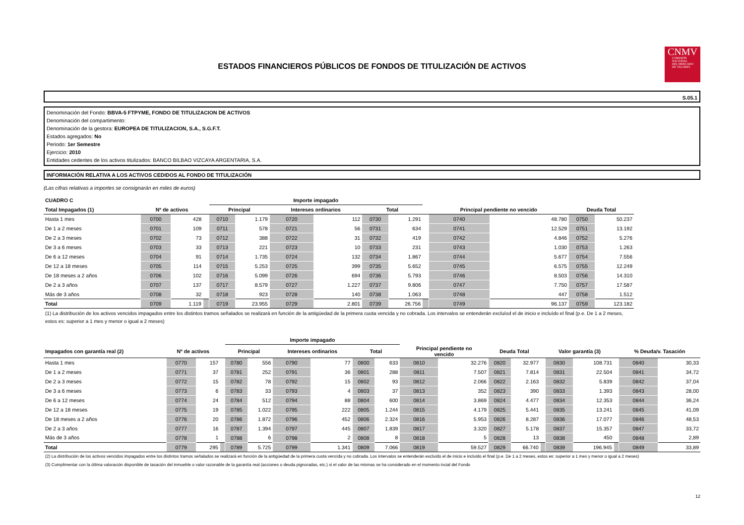CNMV
COMISIÓN
NACIONAL
DEL MERCADO
DE VALORES
ESTADOS FINANCIEROS PÚBLICOS DE FONDOS DE TITULIZACIÓN DE ACTIVOS
S.05.1
Denominación del Fondo: BBVA-5 FTPYME, FONDO DE TITULIZACION DE ACTIVOS
Denominación del compartimento:
Denominación de la gestora: EUROPEA DE TITULIZACION, S.A., S.G.F.T.
Estados agregados: No
Periodo: 1er Semestre
Ejercicio: 2010
Entidades cedentes de los activos titulizados: BANCO BILBAO VIZCAYA ARGENTARIA, S.A.
INFORMACIÓN RELATIVA A LOS ACTIVOS CEDIDOS AL FONDO DE TITULIZACIÓN
(Las cifras relativas a importes se consignarán en miles de euros)
| CUADRO C | | | | Importe impagado | | | | | | | | | | |
| --- | --- | --- | --- | --- | --- | --- | --- | --- | --- | --- | --- | --- | --- | --- |
| Total Impagados (1) | Nº de activos | | | Principal | | Intereses ordinarios | | Total | | | Principal pendiente no vencido | | Deuda Total | |
| Hasta 1 mes | 0700 | 428 | | 0710 | 1.179 | 0720 | 112 | 0730 | 1.291 | | 0740 | 48.780 | 0750 | 50.237 |
| De 1 a 2 meses | 0701 | 109 | | 0711 | 578 | 0721 | 56 | 0731 | 634 | | 0741 | 12.529 | 0751 | 13.192 |
| De 2 a 3 meses | 0702 | 73 | | 0712 | 388 | 0722 | 31 | 0732 | 419 | | 0742 | 4.846 | 0752 | 5.276 |
| De 3 a 6 meses | 0703 | 33 | | 0713 | 221 | 0723 | 10 | 0733 | 231 | | 0743 | 1.030 | 0753 | 1.263 |
| De 6 a 12 meses | 0704 | 91 | | 0714 | 1.735 | 0724 | 132 | 0734 | 1.867 | | 0744 | 5.677 | 0754 | 7.556 |
| De 12 a 18 meses | 0705 | 114 | | 0715 | 5.253 | 0725 | 399 | 0735 | 5.652 | | 0745 | 6.575 | 0755 | 12.249 |
| De 18 meses a 2 años | 0706 | 102 | | 0716 | 5.099 | 0726 | 694 | 0736 | 5.793 | | 0746 | 8.503 | 0756 | 14.310 |
| De 2 a 3 años | 0707 | 137 | | 0717 | 8.579 | 0727 | 1.227 | 0737 | 9.806 | | 0747 | 7.750 | 0757 | 17.587 |
| Más de 3 años | 0708 | 32 | | 0718 | 923 | 0728 | 140 | 0738 | 1.063 | | 0748 | 447 | 0758 | 1.512 |
| Total | 0709 | 1.119 | | 0719 | 23.955 | 0729 | 2.801 | 0739 | 26.756 | | 0749 | 96.137 | 0759 | 123.182 |
(1) La distribución de los activos vencidos impagados entre los distintos tramos señalados se realizará en función de la antigüedad de la primera cuota vencida y no cobrada. Los intervalos se entenderán excluíod el de inicio e incluído el final (p.e. De 1 a 2 meses, estos es: superior a 1 mes y menor o igual a 2 meses)
| | | | | Importe impagado | | | | | | | | | | | | | | | |
| --- | --- | --- | --- | --- | --- | --- | --- | --- | --- | --- | --- | --- | --- | --- | --- | --- | --- | --- | --- |
| Impagados con garantía real (2) | Nº de activos | | | Principal | | Intereses ordinarios | | Total | | Principal pendiente no vencido | | Deuda Total | | | Valor garantía (3) | | | % Deuda/v. Tasación | |
| Hasta 1 mes | 0770 | 157 | | 0780 | 556 | 0790 | 77 | 0800 | 633 | 0810 | 32.276 | 0820 | 32.977 | | 0830 | 108.731 | | 0840 | 30,33 |
| De 1 a 2 meses | 0771 | 37 | | 0781 | 252 | 0791 | 36 | 0801 | 288 | 0811 | 7.507 | 0821 | 7.814 | | 0831 | 22.504 | | 0841 | 34,72 |
| De 2 a 3 meses | 0772 | 15 | | 0782 | 78 | 0792 | 15 | 0802 | 93 | 0812 | 2.066 | 0822 | 2.163 | | 0832 | 5.839 | | 0842 | 37,04 |
| De 3 a 6 meses | 0773 | 6 | | 0783 | 33 | 0793 | 4 | 0803 | 37 | 0813 | 352 | 0823 | 390 | | 0833 | 1.393 | | 0843 | 28,00 |
| De 6 a 12 meses | 0774 | 24 | | 0784 | 512 | 0794 | 88 | 0804 | 600 | 0814 | 3.869 | 0824 | 4.477 | | 0834 | 12.353 | | 0844 | 36,24 |
| De 12 a 18 meses | 0775 | 19 | | 0785 | 1.022 | 0795 | 222 | 0805 | 1.244 | 0815 | 4.179 | 0825 | 5.441 | | 0835 | 13.241 | | 0845 | 41,09 |
| De 18 meses a 2 años | 0776 | 20 | | 0786 | 1.872 | 0796 | 452 | 0806 | 2.324 | 0816 | 5.953 | 0826 | 8.287 | | 0836 | 17.077 | | 0846 | 48,53 |
| De 2 a 3 años | 0777 | 16 | | 0787 | 1.394 | 0797 | 445 | 0807 | 1.839 | 0817 | 3.320 | 0827 | 5.178 | | 0837 | 15.357 | | 0847 | 33,72 |
| Más de 3 años | 0778 | 1 | | 0788 | 6 | 0798 | 2 | 0808 | 8 | 0818 | 5 | 0828 | 13 | | 0838 | 450 | | 0848 | 2,89 |
| Total | 0779 | 295 | | 0789 | 5.725 | 0799 | 1.341 | 0809 | 7.066 | 0819 | 59.527 | 0829 | 66.740 | | 0839 | 196.945 | | 0849 | 33,89 |
(2) La distribución de los activos vencidos impagados entre los distintos tramos señalados se realizará en función de la antigüedad de la primera cuota vencida y no cobrada. Los intervalos se entenderán excluído el de inicio e incluído el final (p.e. De 1 a 2 meses, estos es: superior a 1 mes y menor o igual a 2 meses)
(3) Cumplimentar con la última valoración disponible de tasación del inmueble o valor razonable de la garantía real (acciones o deuda pignoradas, etc.) si el valor de las mismas se ha considerado en el momento incial del Fondo
12